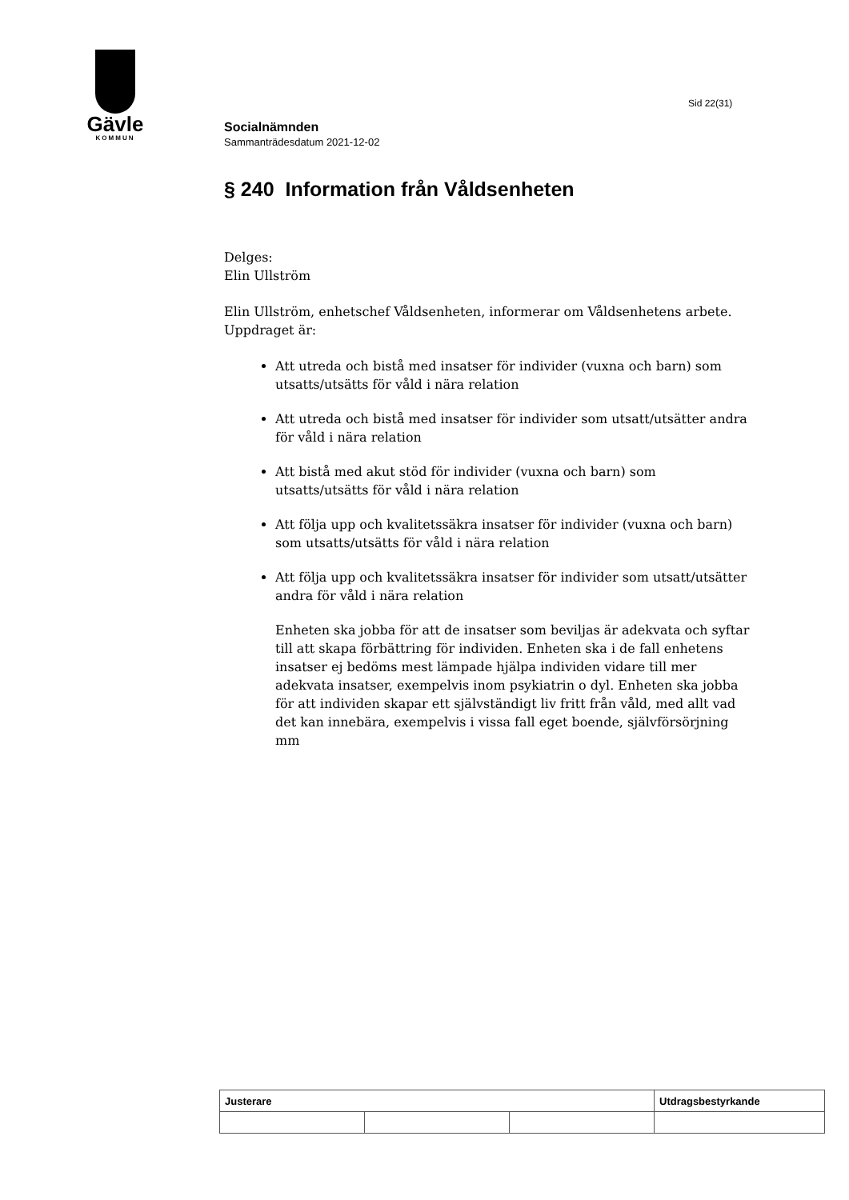Gävle
KOMMUN
Sid 22(31)
Socialnämnden
Sammanträdesdatum 2021-12-02
§ 240 Information från Våldsenheten
Delges:
Elin Ullström
Elin Ullström, enhetschef Våldsenheten, informerar om Våldsenhetens arbete. Uppdraget är:
Att utreda och bistå med insatser för individer (vuxna och barn) som utsatts/utsätts för våld i nära relation
Att utreda och bistå med insatser för individer som utsatt/utsätter andra för våld i nära relation
Att bistå med akut stöd för individer (vuxna och barn) som utsatts/utsätts för våld i nära relation
Att följa upp och kvalitetssäkra insatser för individer (vuxna och barn) som utsatts/utsätts för våld i nära relation
Att följa upp och kvalitetssäkra insatser för individer som utsatt/utsätter andra för våld i nära relation
Enheten ska jobba för att de insatser som beviljas är adekvata och syftar till att skapa förbättring för individen. Enheten ska i de fall enhetens insatser ej bedöms mest lämpade hjälpa individen vidare till mer adekvata insatser, exempelvis inom psykiatrin o dyl. Enheten ska jobba för att individen skapar ett självständigt liv fritt från våld, med allt vad det kan innebära, exempelvis i vissa fall eget boende, självförsörjning mm
| Justerare | | | Utdragsbestyrkande |
| --- | --- | --- | --- |